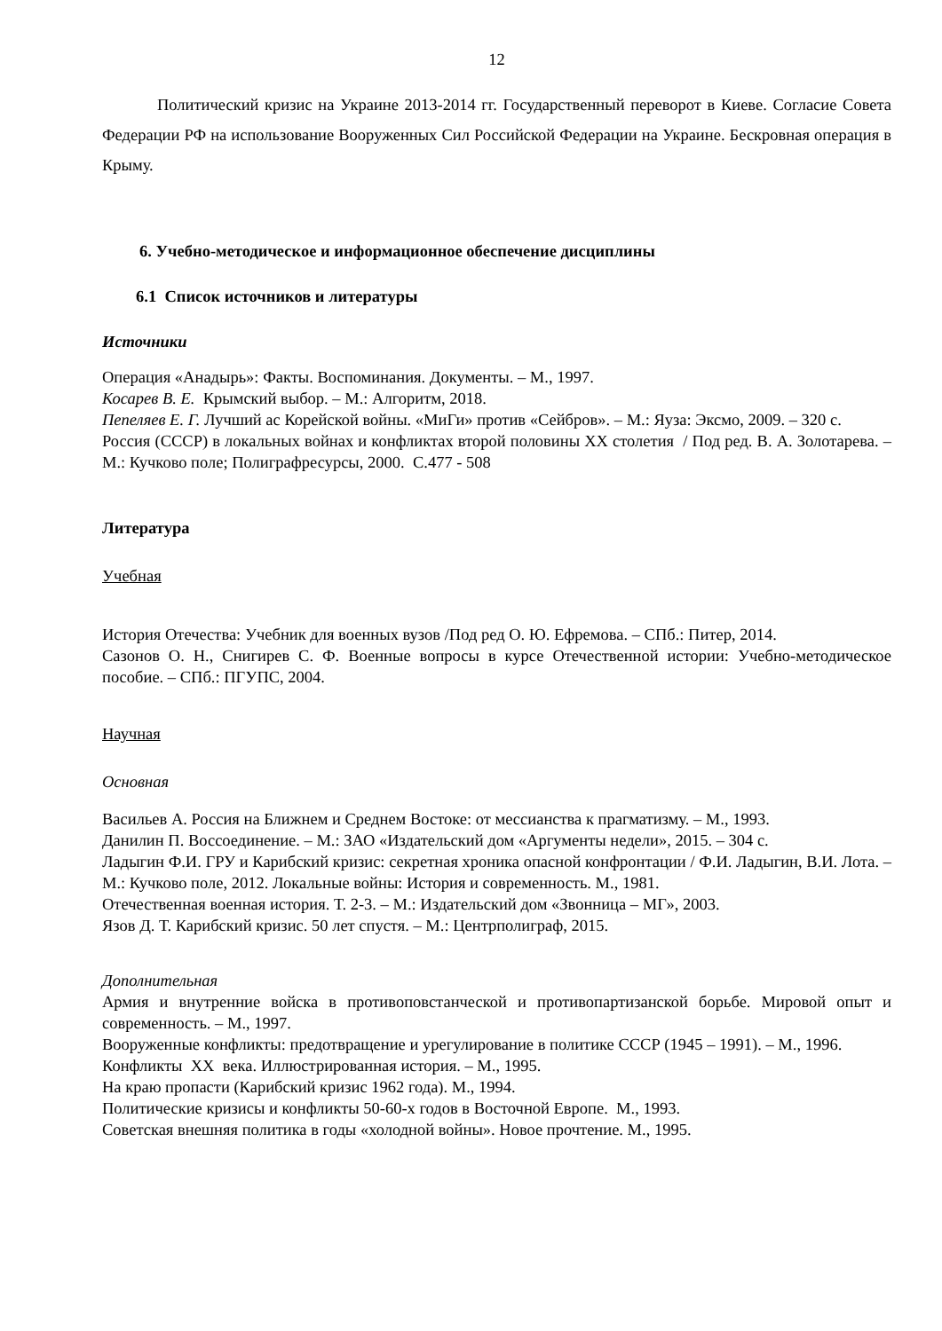12
Политический кризис на Украине 2013-2014 гг. Государственный переворот в Киеве. Согласие Совета Федерации РФ на использование Вооруженных Сил Российской Федерации на Украине. Бескровная операция в Крыму.
6. Учебно-методическое и информационное обеспечение дисциплины
6.1 Список источников и литературы
Источники
Операция «Анадырь»: Факты. Воспоминания. Документы. – М., 1997.
Косарев В. Е. Крымский выбор. – М.: Алгоритм, 2018.
Пепеляев Е. Г. Лучший ас Корейской войны. «МиГи» против «Сейбров». – М.: Яуза: Эксмо, 2009. – 320 с.
Россия (СССР) в локальных войнах и конфликтах второй половины XX столетия / Под ред. В. А. Золотарева. – М.: Кучково поле; Полиграфресурсы, 2000. С.477 - 508
Литература
Учебная
История Отечества: Учебник для военных вузов /Под ред О. Ю. Ефремова. – СПб.: Питер, 2014.
Сазонов О. Н., Снигирев С. Ф. Военные вопросы в курсе Отечественной истории: Учебно-методическое пособие. – СПб.: ПГУПС, 2004.
Научная
Основная
Васильев А. Россия на Ближнем и Среднем Востоке: от мессианства к прагматизму. – М., 1993.
Данилин П. Воссоединение. – М.: ЗАО «Издательский дом «Аргументы недели», 2015. – 304 с.
Ладыгин Ф.И. ГРУ и Карибский кризис: секретная хроника опасной конфронтации / Ф.И. Ладыгин, В.И. Лота. – М.: Кучково поле, 2012. Локальные войны: История и современность. М., 1981.
Отечественная военная история. Т. 2-3. – М.: Издательский дом «Звонница – МГ», 2003.
Язов Д. Т. Карибский кризис. 50 лет спустя. – М.: Центрполиграф, 2015.
Дополнительная
Армия и внутренние войска в противоповстанческой и противопартизанской борьбе. Мировой опыт и современность. – М., 1997.
Вооруженные конфликты: предотвращение и урегулирование в политике СССР (1945 – 1991). – М., 1996.
Конфликты XX века. Иллюстрированная история. – М., 1995.
На краю пропасти (Карибский кризис 1962 года). М., 1994.
Политические кризисы и конфликты 50-60-х годов в Восточной Европе. М., 1993.
Советская внешняя политика в годы «холодной войны». Новое прочтение. М., 1995.